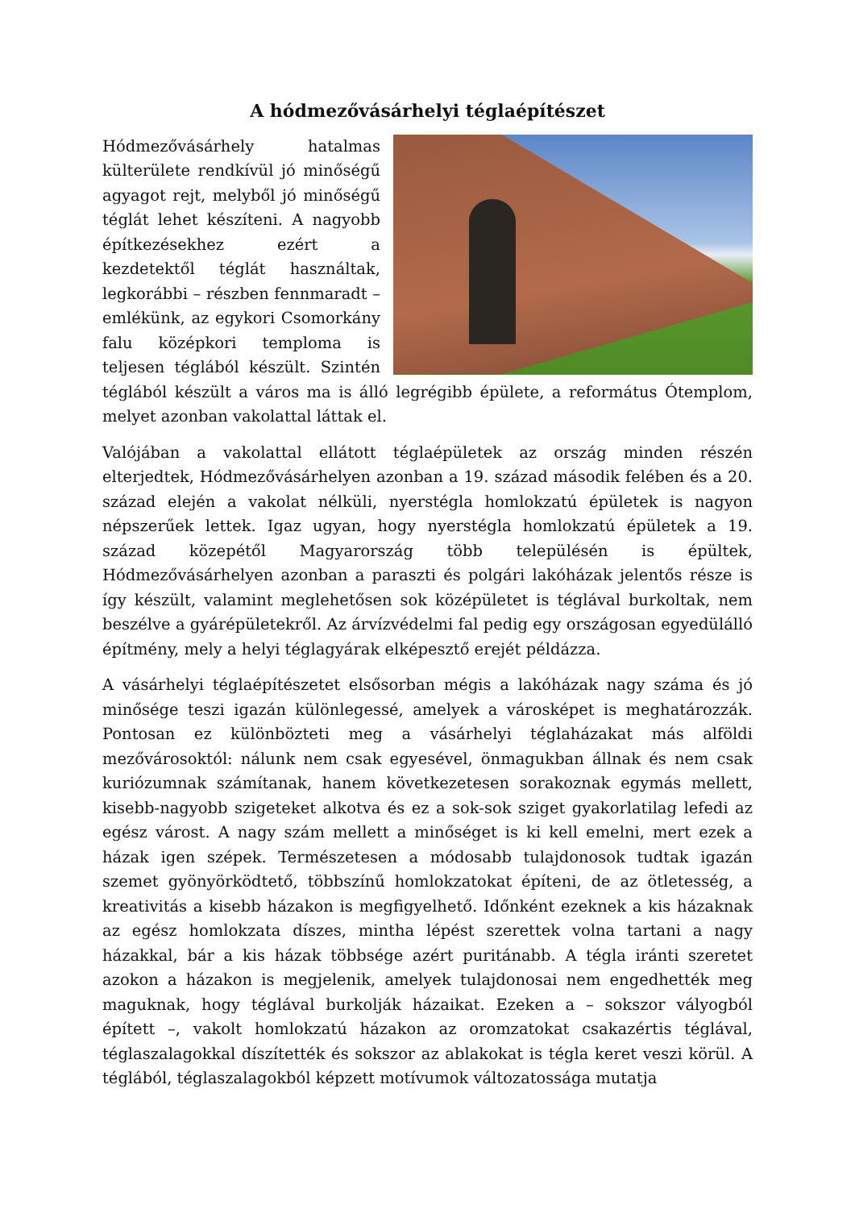A hódmezővásárhelyi téglaépítészet
Hódmezővásárhely hatalmas külterülete rendkívül jó minőségű agyagot rejt, melyből jó minőségű téglát lehet készíteni. A nagyobb építkezésekhez ezért a kezdetektől téglát használtak, legkorábbi – részben fennmaradt – emlékünk, az egykori Csomorkány falu középkori temploma is teljesen téglából készült. Szintén téglából készült a város ma is álló legrégibb épülete, a református Ótemplom, melyet azonban vakolattal láttak el.
Valójában a vakolattal ellátott téglaépületek az ország minden részén elterjedtek, Hódmezővásárhelyen azonban a 19. század második felében és a 20. század elején a vakolat nélküli, nyerstégla homlokzatú épületek is nagyon népszerűek lettek. Igaz ugyan, hogy nyerstégla homlokzatú épületek a 19. század közepétől Magyarország több településén is épültek, Hódmezővásárhelyen azonban a paraszti és polgári lakóházak jelentős része is így készült, valamint meglehetősen sok középületet is téglával burkoltak, nem beszélve a gyárépületekről. Az árvízvédelmi fal pedig egy országosan egyedülálló építmény, mely a helyi téglagyárak elképesztő erejét példázza.
A vásárhelyi téglaépítészetet elsősorban mégis a lakóházak nagy száma és jó minősége teszi igazán különlegessé, amelyek a városképet is meghatározzák. Pontosan ez különbözteti meg a vásárhelyi téglaházakat más alföldi mezővárosoktól: nálunk nem csak egyesével, önmagukban állnak és nem csak kuriózumnak számítanak, hanem következetesen sorakoznak egymás mellett, kisebb-nagyobb szigeteket alkotva és ez a sok-sok sziget gyakorlatilag lefedi az egész várost. A nagy szám mellett a minőséget is ki kell emelni, mert ezek a házak igen szépek. Természetesen a módosabb tulajdonosok tudtak igazán szemet gyönyörködtető, többszínű homlokzatokat építeni, de az ötletesség, a kreativitás a kisebb házakon is megfigyelhető. Időnként ezeknek a kis házaknak az egész homlokzata díszes, mintha lépést szerettek volna tartani a nagy házakkal, bár a kis házak többsége azért puritánabb. A tégla iránti szeretet azokon a házakon is megjelenik, amelyek tulajdonosai nem engedhették meg maguknak, hogy téglával burkolják házaikat. Ezeken a – sokszor vályogból épített –, vakolt homlokzatú házakon az oromzatokat csakazértis téglával, téglaszalagokkal díszítették és sokszor az ablakokat is tégla keret veszi körül. A téglából, téglaszalagokból képzett motívumok változatossága mutatja